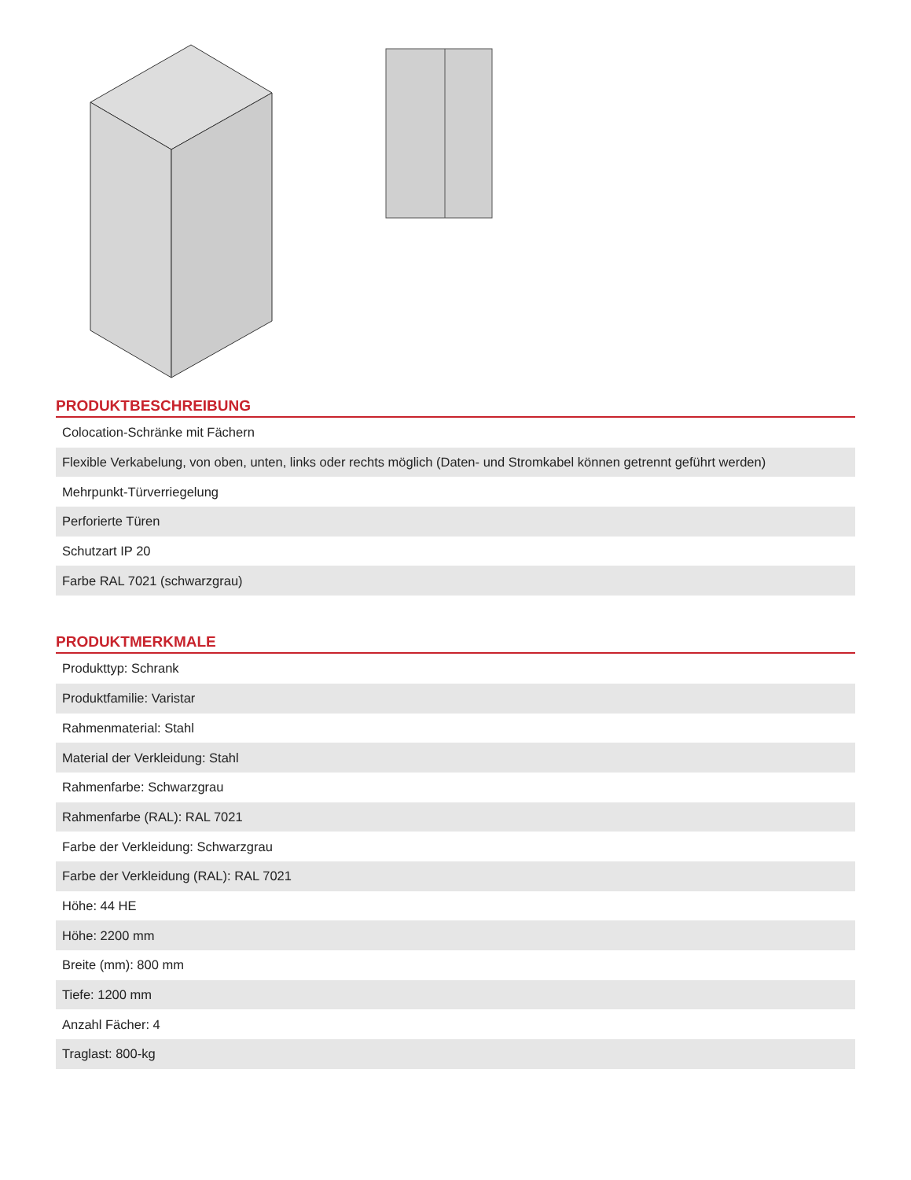PRODUKTBESCHREIBUNG
| Colocation-Schränke mit Fächern |
| Flexible Verkabelung, von oben, unten, links oder rechts möglich (Daten- und Stromkabel können getrennt geführt werden) |
| Mehrpunkt-Türverriegelung |
| Perforierte Türen |
| Schutzart IP 20 |
| Farbe RAL 7021 (schwarzgrau) |
PRODUKTMERKMALE
| Produkttyp: Schrank |
| Produktfamilie: Varistar |
| Rahmenmaterial: Stahl |
| Material der Verkleidung: Stahl |
| Rahmenfarbe: Schwarzgrau |
| Rahmenfarbe (RAL): RAL 7021 |
| Farbe der Verkleidung: Schwarzgrau |
| Farbe der Verkleidung (RAL): RAL 7021 |
| Höhe: 44 HE |
| Höhe: 2200 mm |
| Breite (mm): 800 mm |
| Tiefe: 1200 mm |
| Anzahl Fächer: 4 |
| Traglast: 800-kg |